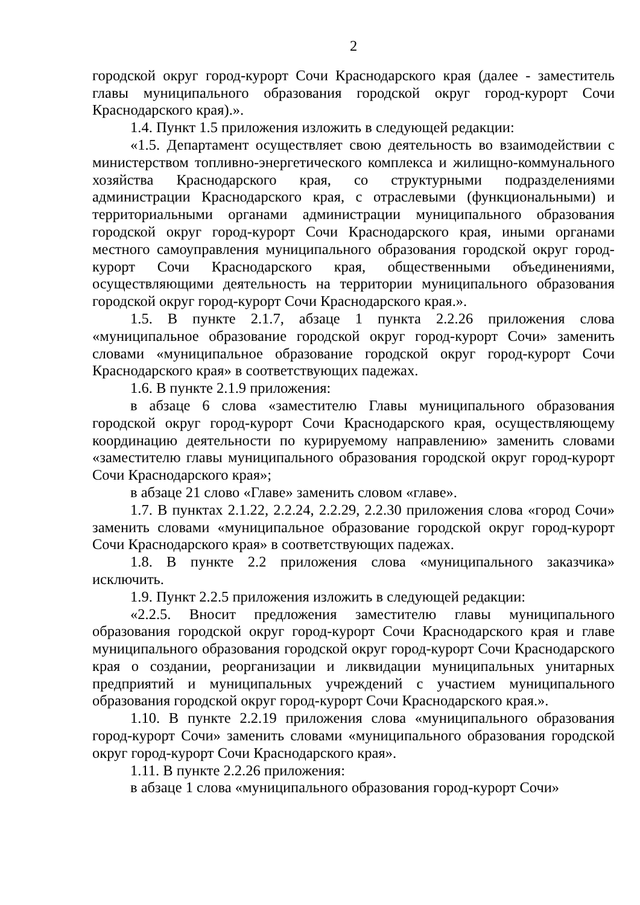2
городской округ город-курорт Сочи Краснодарского края (далее - заместитель главы муниципального образования городской округ город-курорт Сочи Краснодарского края).».
1.4. Пункт 1.5 приложения изложить в следующей редакции:
«1.5. Департамент осуществляет свою деятельность во взаимодействии с министерством топливно-энергетического комплекса и жилищно-коммунального хозяйства Краснодарского края, со структурными подразделениями администрации Краснодарского края, с отраслевыми (функциональными) и территориальными органами администрации муниципального образования городской округ город-курорт Сочи Краснодарского края, иными органами местного самоуправления муниципального образования городской округ город-курорт Сочи Краснодарского края, общественными объединениями, осуществляющими деятельность на территории муниципального образования городской округ город-курорт Сочи Краснодарского края.».
1.5. В пункте 2.1.7, абзаце 1 пункта 2.2.26 приложения слова «муниципальное образование городской округ город-курорт Сочи» заменить словами «муниципальное образование городской округ город-курорт Сочи Краснодарского края» в соответствующих падежах.
1.6. В пункте 2.1.9 приложения:
в абзаце 6 слова «заместителю Главы муниципального образования городской округ город-курорт Сочи Краснодарского края, осуществляющему координацию деятельности по курируемому направлению» заменить словами «заместителю главы муниципального образования городской округ город-курорт Сочи Краснодарского края»;
в абзаце 21 слово «Главе» заменить словом «главе».
1.7. В пунктах 2.1.22, 2.2.24, 2.2.29, 2.2.30 приложения слова «город Сочи» заменить словами «муниципальное образование городской округ город-курорт Сочи Краснодарского края» в соответствующих падежах.
1.8. В пункте 2.2 приложения слова «муниципального заказчика» исключить.
1.9. Пункт 2.2.5 приложения изложить в следующей редакции:
«2.2.5. Вносит предложения заместителю главы муниципального образования городской округ город-курорт Сочи Краснодарского края и главе муниципального образования городской округ город-курорт Сочи Краснодарского края о создании, реорганизации и ликвидации муниципальных унитарных предприятий и муниципальных учреждений с участием муниципального образования городской округ город-курорт Сочи Краснодарского края.».
1.10. В пункте 2.2.19 приложения слова «муниципального образования город-курорт Сочи» заменить словами «муниципального образования городской округ город-курорт Сочи Краснодарского края».
1.11. В пункте 2.2.26 приложения:
в абзаце 1 слова «муниципального образования город-курорт Сочи»